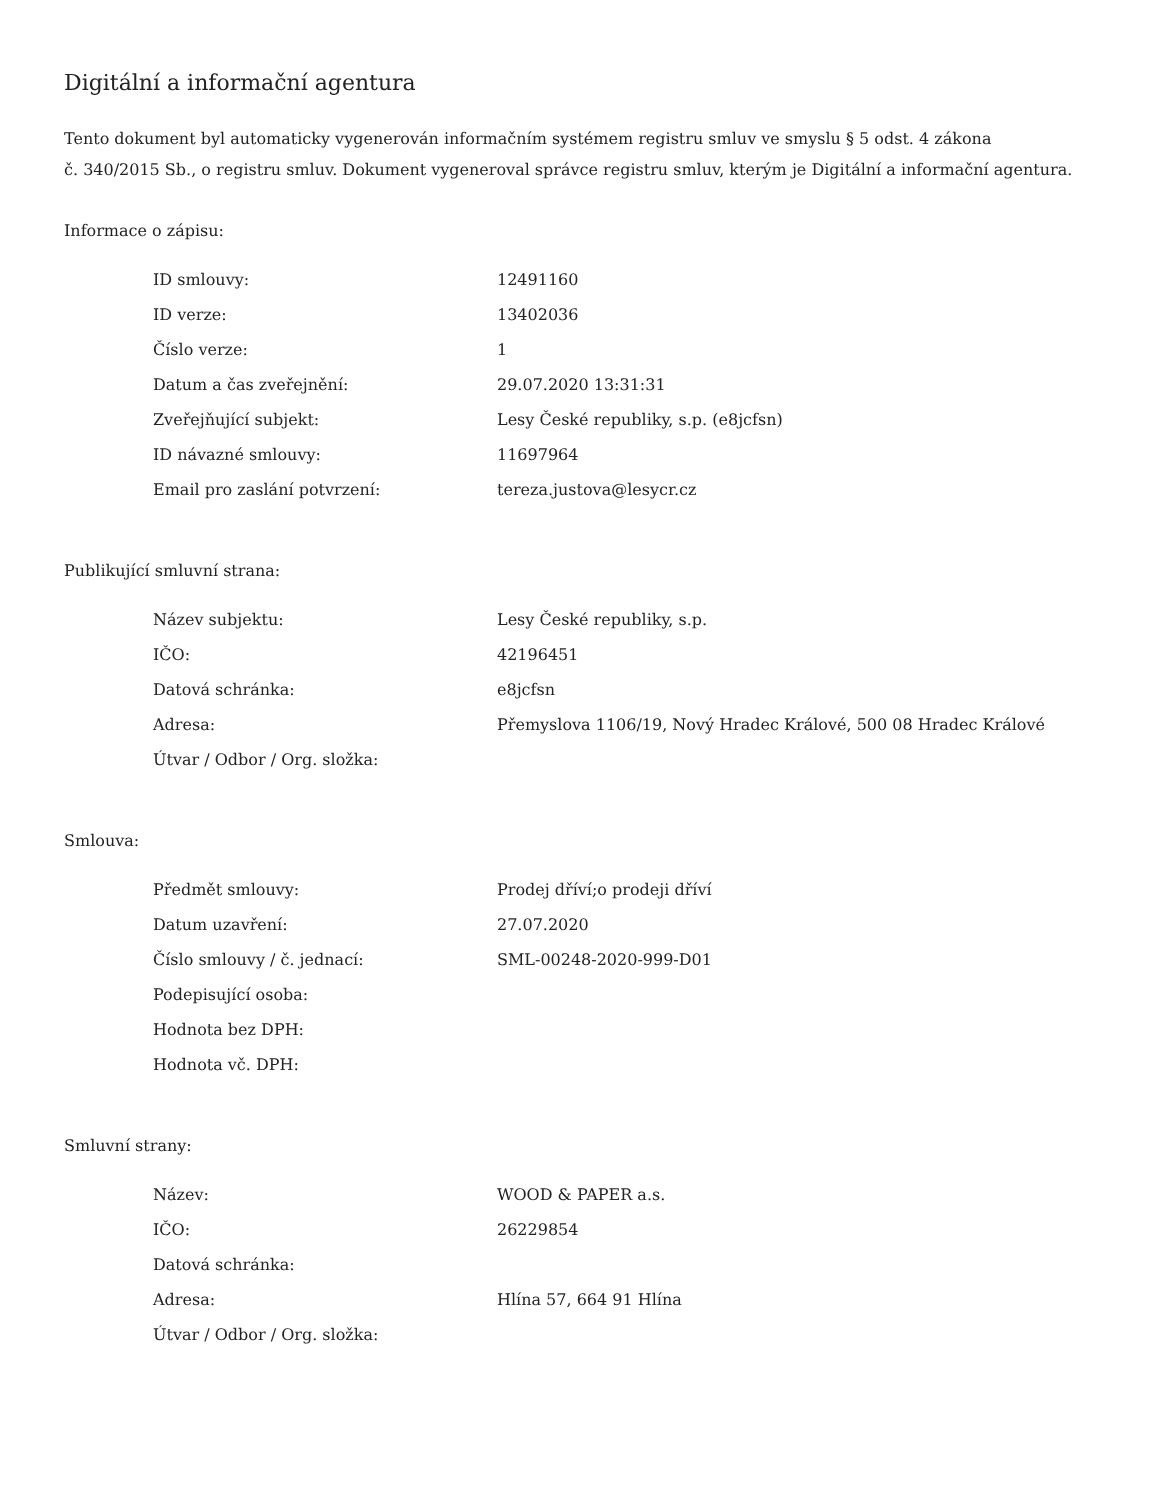Digitální a informační agentura
Tento dokument byl automaticky vygenerován informačním systémem registru smluv ve smyslu § 5 odst. 4 zákona
č. 340/2015 Sb., o registru smluv. Dokument vygeneroval správce registru smluv, kterým je Digitální a informační agentura.
Informace o zápisu:
| ID smlouvy: | 12491160 |
| ID verze: | 13402036 |
| Číslo verze: | 1 |
| Datum a čas zveřejnění: | 29.07.2020 13:31:31 |
| Zveřejňující subjekt: | Lesy České republiky, s.p. (e8jcfsn) |
| ID návazné smlouvy: | 11697964 |
| Email pro zaslání potvrzení: | tereza.justova@lesycr.cz |
Publikující smluvní strana:
| Název subjektu: | Lesy České republiky, s.p. |
| IČO: | 42196451 |
| Datová schránka: | e8jcfsn |
| Adresa: | Přemyslova 1106/19, Nový Hradec Králové, 500 08 Hradec Králové |
| Útvar / Odbor / Org. složka: | |
Smlouva:
| Předmět smlouvy: | Prodej dříví;o prodeji dříví |
| Datum uzavření: | 27.07.2020 |
| Číslo smlouvy / č. jednací: | SML-00248-2020-999-D01 |
| Podepisující osoba: | |
| Hodnota bez DPH: | |
| Hodnota vč. DPH: | |
Smluvní strany:
| Název: | WOOD & PAPER a.s. |
| IČO: | 26229854 |
| Datová schránka: | |
| Adresa: | Hlína 57, 664 91 Hlína |
| Útvar / Odbor / Org. složka: | |